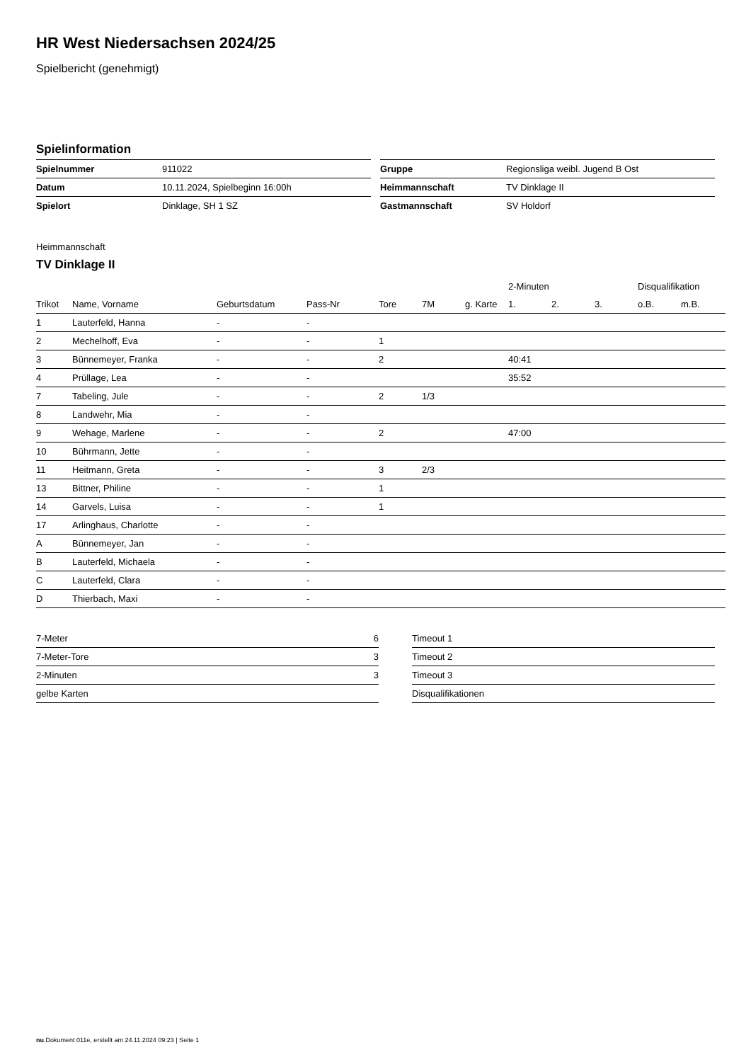HR West Niedersachsen 2024/25
Spielbericht (genehmigt)
Spielinformation
| Spielnummer | 911022 |
| Datum | 10.11.2024, Spielbeginn 16:00h |
| Spielort | Dinklage, SH 1 SZ |
| Gruppe | Regionsliga weibl. Jugend B Ost |
| Heimmannschaft | TV Dinklage II |
| Gastmannschaft | SV Holdorf |
Heimmannschaft
TV Dinklage II
| | | | | | | | 2-Minuten | | | Disqualifikation | |
| --- | --- | --- | --- | --- | --- | --- | --- | --- | --- | --- | --- |
| Trikot | Name, Vorname | Geburtsdatum | Pass-Nr | Tore | 7M | g. Karte | 1. | 2. | 3. | o.B. | m.B. |
| 1 | Lauterfeld, Hanna | - | - | | | | | | | | |
| 2 | Mechelhoff, Eva | - | - | 1 | | | | | | | |
| 3 | Bünnemeyer, Franka | - | - | 2 | | | 40:41 | | | | |
| 4 | Prüllage, Lea | - | - | | | | 35:52 | | | | |
| 7 | Tabeling, Jule | - | - | 2 | 1/3 | | | | | | |
| 8 | Landwehr, Mia | - | - | | | | | | | | |
| 9 | Wehage, Marlene | - | - | 2 | | | 47:00 | | | | |
| 10 | Bührmann, Jette | - | - | | | | | | | | |
| 11 | Heitmann, Greta | - | - | 3 | 2/3 | | | | | | |
| 13 | Bittner, Philine | - | - | 1 | | | | | | | |
| 14 | Garvels, Luisa | - | - | 1 | | | | | | | |
| 17 | Arlinghaus, Charlotte | - | - | | | | | | | | |
| A | Bünnemeyer, Jan | - | - | | | | | | | | |
| B | Lauterfeld, Michaela | - | - | | | | | | | | |
| C | Lauterfeld, Clara | - | - | | | | | | | | |
| D | Thierbach, Maxi | - | - | | | | | | | | |
| 7-Meter | 6 |
| 7-Meter-Tore | 3 |
| 2-Minuten | 3 |
| gelbe Karten | |
| Timeout 1 |
| Timeout 2 |
| Timeout 3 |
| Disqualifikationen |
nu.Dokument 011e, erstellt am 24.11.2024 09:23 | Seite 1